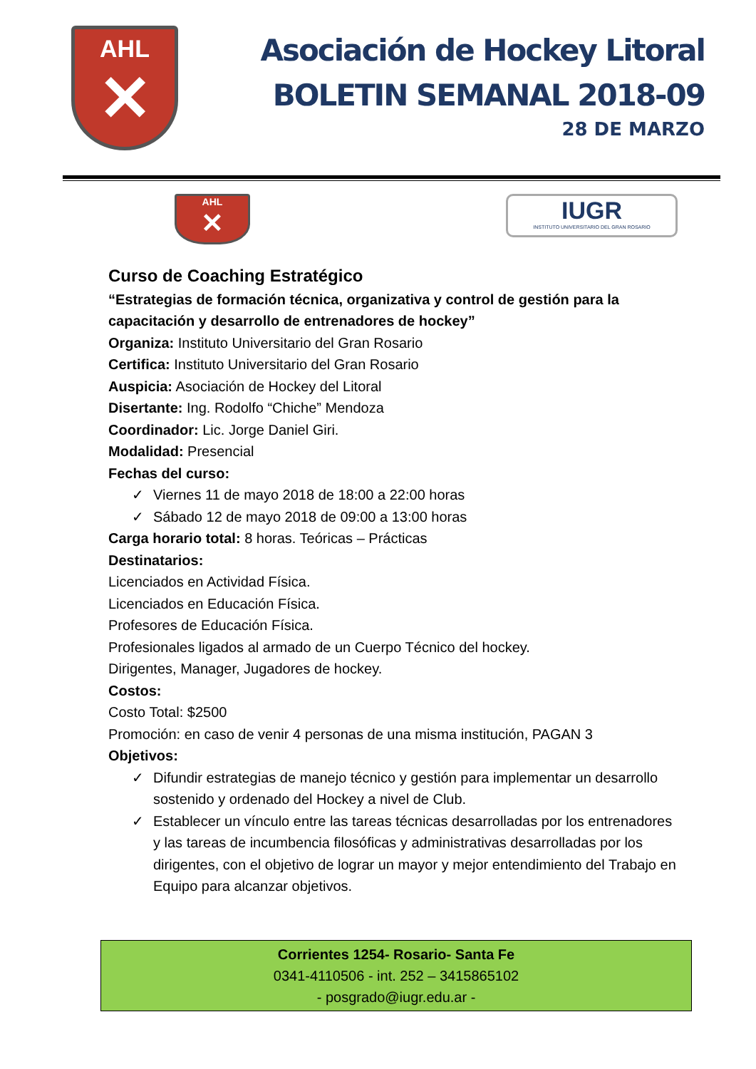AHL
✕
Asociación de Hockey Litoral
BOLETIN SEMANAL 2018-09
28 DE MARZO
AHL
✕
IUGR
INSTITUTO UNIVERSITARIO DEL GRAN ROSARIO
Curso de Coaching Estratégico
“Estrategias de formación técnica, organizativa y control de gestión para la capacitación y desarrollo de entrenadores de hockey”
Organiza: Instituto Universitario del Gran Rosario
Certifica: Instituto Universitario del Gran Rosario
Auspicia: Asociación de Hockey del Litoral
Disertante: Ing. Rodolfo “Chiche” Mendoza
Coordinador: Lic. Jorge Daniel Giri.
Modalidad: Presencial
Fechas del curso:
✓ Viernes 11 de mayo 2018 de 18:00 a 22:00 horas
✓ Sábado 12 de mayo 2018 de 09:00 a 13:00 horas
Carga horario total: 8 horas. Teóricas – Prácticas
Destinatarios:
Licenciados en Actividad Física.
Licenciados en Educación Física.
Profesores de Educación Física.
Profesionales ligados al armado de un Cuerpo Técnico del hockey.
Dirigentes, Manager, Jugadores de hockey.
Costos:
Costo Total: $2500
Promoción: en caso de venir 4 personas de una misma institución, PAGAN 3
Objetivos:
✓ Difundir estrategias de manejo técnico y gestión para implementar un desarrollo sostenido y ordenado del Hockey a nivel de Club.
✓ Establecer un vínculo entre las tareas técnicas desarrolladas por los entrenadores y las tareas de incumbencia filosóficas y administrativas desarrolladas por los dirigentes, con el objetivo de lograr un mayor y mejor entendimiento del Trabajo en Equipo para alcanzar objetivos.
Corrientes 1254- Rosario- Santa Fe
0341-4110506 - int. 252 – 3415865102
- posgrado@iugr.edu.ar -